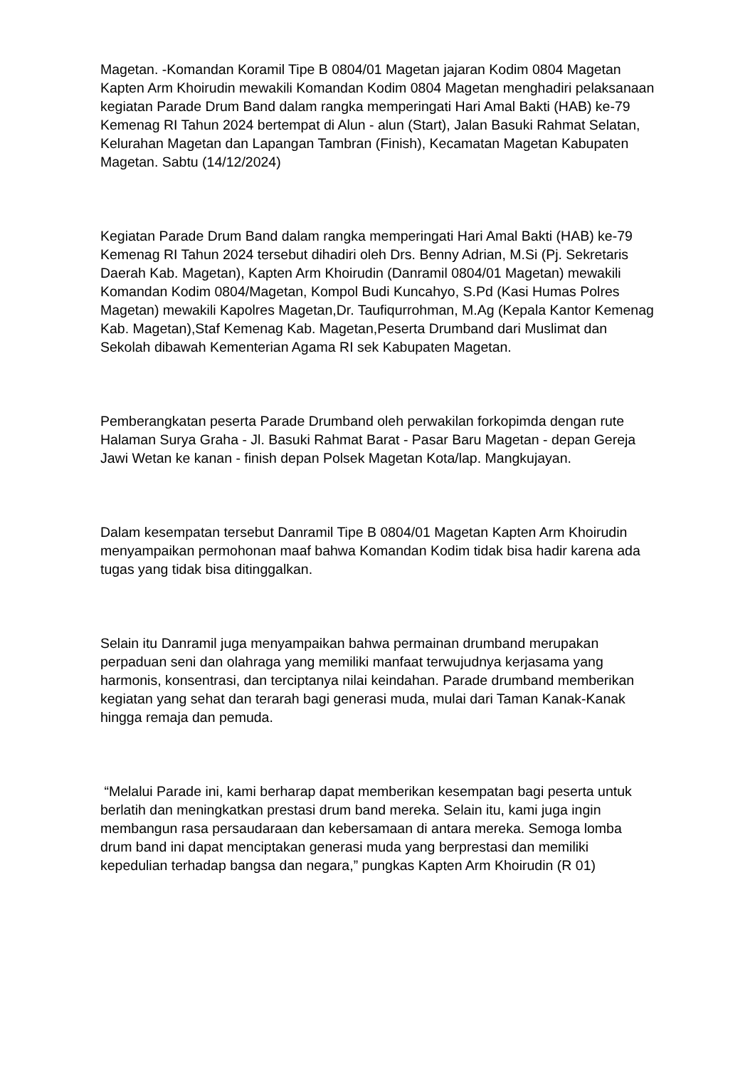Magetan. -Komandan Koramil Tipe B 0804/01 Magetan jajaran Kodim 0804 Magetan Kapten Arm Khoirudin mewakili Komandan Kodim 0804 Magetan menghadiri pelaksanaan kegiatan Parade Drum Band dalam rangka memperingati Hari Amal Bakti (HAB) ke-79 Kemenag RI Tahun 2024 bertempat di Alun - alun (Start), Jalan Basuki Rahmat Selatan, Kelurahan Magetan dan Lapangan Tambran (Finish), Kecamatan Magetan Kabupaten Magetan. Sabtu (14/12/2024)
Kegiatan Parade Drum Band dalam rangka memperingati Hari Amal Bakti (HAB) ke-79 Kemenag RI Tahun 2024 tersebut dihadiri oleh Drs. Benny Adrian, M.Si (Pj. Sekretaris Daerah Kab. Magetan), Kapten Arm Khoirudin (Danramil 0804/01 Magetan) mewakili Komandan Kodim 0804/Magetan, Kompol Budi Kuncahyo, S.Pd (Kasi Humas Polres Magetan) mewakili Kapolres Magetan,Dr. Taufiqurrohman, M.Ag (Kepala Kantor Kemenag Kab. Magetan),Staf Kemenag Kab. Magetan,Peserta Drumband dari Muslimat dan Sekolah dibawah Kementerian Agama RI sek Kabupaten Magetan.
Pemberangkatan peserta Parade Drumband oleh perwakilan forkopimda dengan rute Halaman Surya Graha - Jl. Basuki Rahmat Barat - Pasar Baru Magetan - depan Gereja Jawi Wetan ke kanan - finish depan Polsek Magetan Kota/lap. Mangkujayan.
Dalam kesempatan tersebut Danramil Tipe B 0804/01 Magetan Kapten Arm Khoirudin menyampaikan permohonan maaf bahwa Komandan Kodim tidak bisa hadir karena ada tugas yang tidak bisa ditinggalkan.
Selain itu Danramil juga menyampaikan bahwa permainan drumband merupakan perpaduan seni dan olahraga yang memiliki manfaat terwujudnya kerjasama yang harmonis, konsentrasi, dan terciptanya nilai keindahan. Parade drumband memberikan kegiatan yang sehat dan terarah bagi generasi muda, mulai dari Taman Kanak-Kanak hingga remaja dan pemuda.
“Melalui Parade ini, kami berharap dapat memberikan kesempatan bagi peserta untuk berlatih dan meningkatkan prestasi drum band mereka. Selain itu, kami juga ingin membangun rasa persaudaraan dan kebersamaan di antara mereka. Semoga lomba drum band ini dapat menciptakan generasi muda yang berprestasi dan memiliki kepedulian terhadap bangsa dan negara,” pungkas Kapten Arm Khoirudin (R 01)